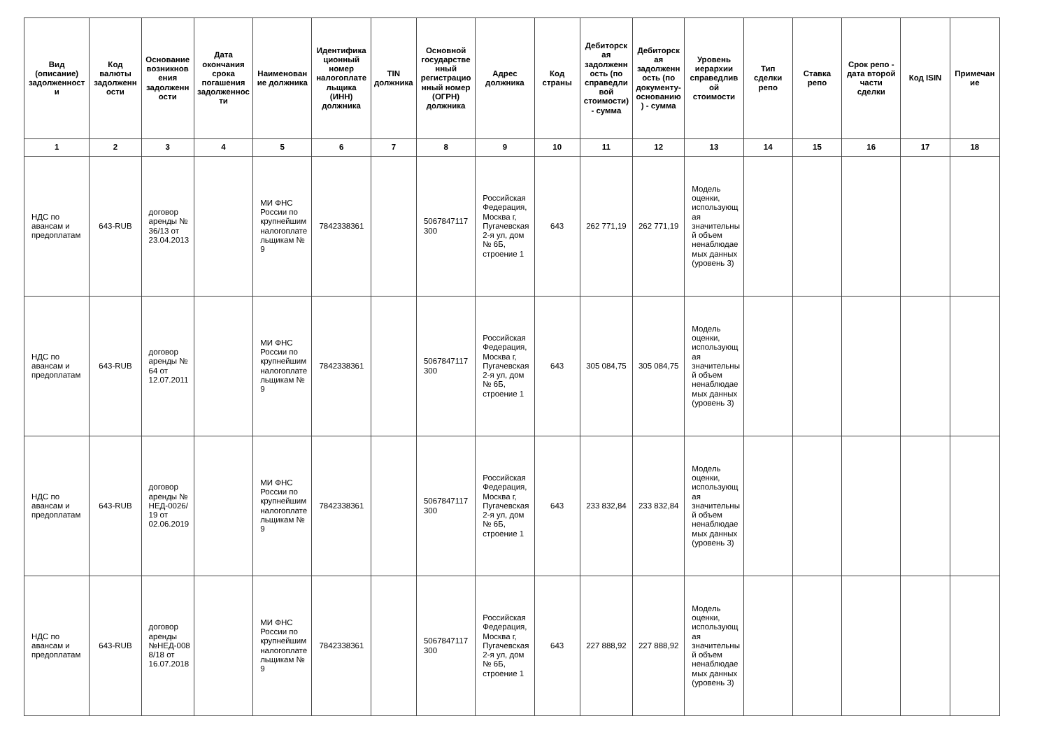| Вид (описание) задолженности | Код валюты задолженности | Основание возникновения задолженности | Дата окончания срока погашения задолженности | Наименование должника | Идентификационный номер налогоплательщика (ИНН) должника | TIN должника | Основной государственный регистрационный номер (ОГРН) должника | Адрес должника | Код страны | Дебиторская задолженность (по справедливой стоимости) - сумма | Дебиторская задолженность (по документу-основанию) - сумма | Уровень иерархии справедливой стоимости | Тип сделки репо | Ставка репо | Срок репо - дата второй части сделки | Код ISIN | Примечание |
| --- | --- | --- | --- | --- | --- | --- | --- | --- | --- | --- | --- | --- | --- | --- | --- | --- | --- |
| 1 | 2 | 3 | 4 | 5 | 6 | 7 | 8 | 9 | 10 | 11 | 12 | 13 | 14 | 15 | 16 | 17 | 18 |
| НДС по авансам и предоплатам | 643-RUB | договор аренды № 36/13 от 23.04.2013 | | МИ ФНС России по крупнейшим налогоплательщикам № 9 | 7842338361 | | 5067847117300 | Российская Федерация, Москва г, Пугачевская 2-я ул, дом № 6Б, строение 1 | 643 | 262 771,19 | 262 771,19 | Модель оценки, использующая значительный объем ненаблюдаемых данных (уровень 3) | | | | | |
| НДС по авансам и предоплатам | 643-RUB | договор аренды № 64 от 12.07.2011 | | МИ ФНС России по крупнейшим налогоплательщикам № 9 | 7842338361 | | 5067847117300 | Российская Федерация, Москва г, Пугачевская 2-я ул, дом № 6Б, строение 1 | 643 | 305 084,75 | 305 084,75 | Модель оценки, использующая значительный объем ненаблюдаемых данных (уровень 3) | | | | | |
| НДС по авансам и предоплатам | 643-RUB | договор аренды № НЕД-0026/19 от 02.06.2019 | | МИ ФНС России по крупнейшим налогоплательщикам № 9 | 7842338361 | | 5067847117300 | Российская Федерация, Москва г, Пугачевская 2-я ул, дом № 6Б, строение 1 | 643 | 233 832,84 | 233 832,84 | Модель оценки, использующая значительный объем ненаблюдаемых данных (уровень 3) | | | | | |
| НДС по авансам и предоплатам | 643-RUB | договор аренды №НЕД-0088/18 от 16.07.2018 | | МИ ФНС России по крупнейшим налогоплательщикам № 9 | 7842338361 | | 5067847117300 | Российская Федерация, Москва г, Пугачевская 2-я ул, дом № 6Б, строение 1 | 643 | 227 888,92 | 227 888,92 | Модель оценки, использующая значительный объем ненаблюдаемых данных (уровень 3) | | | | | |